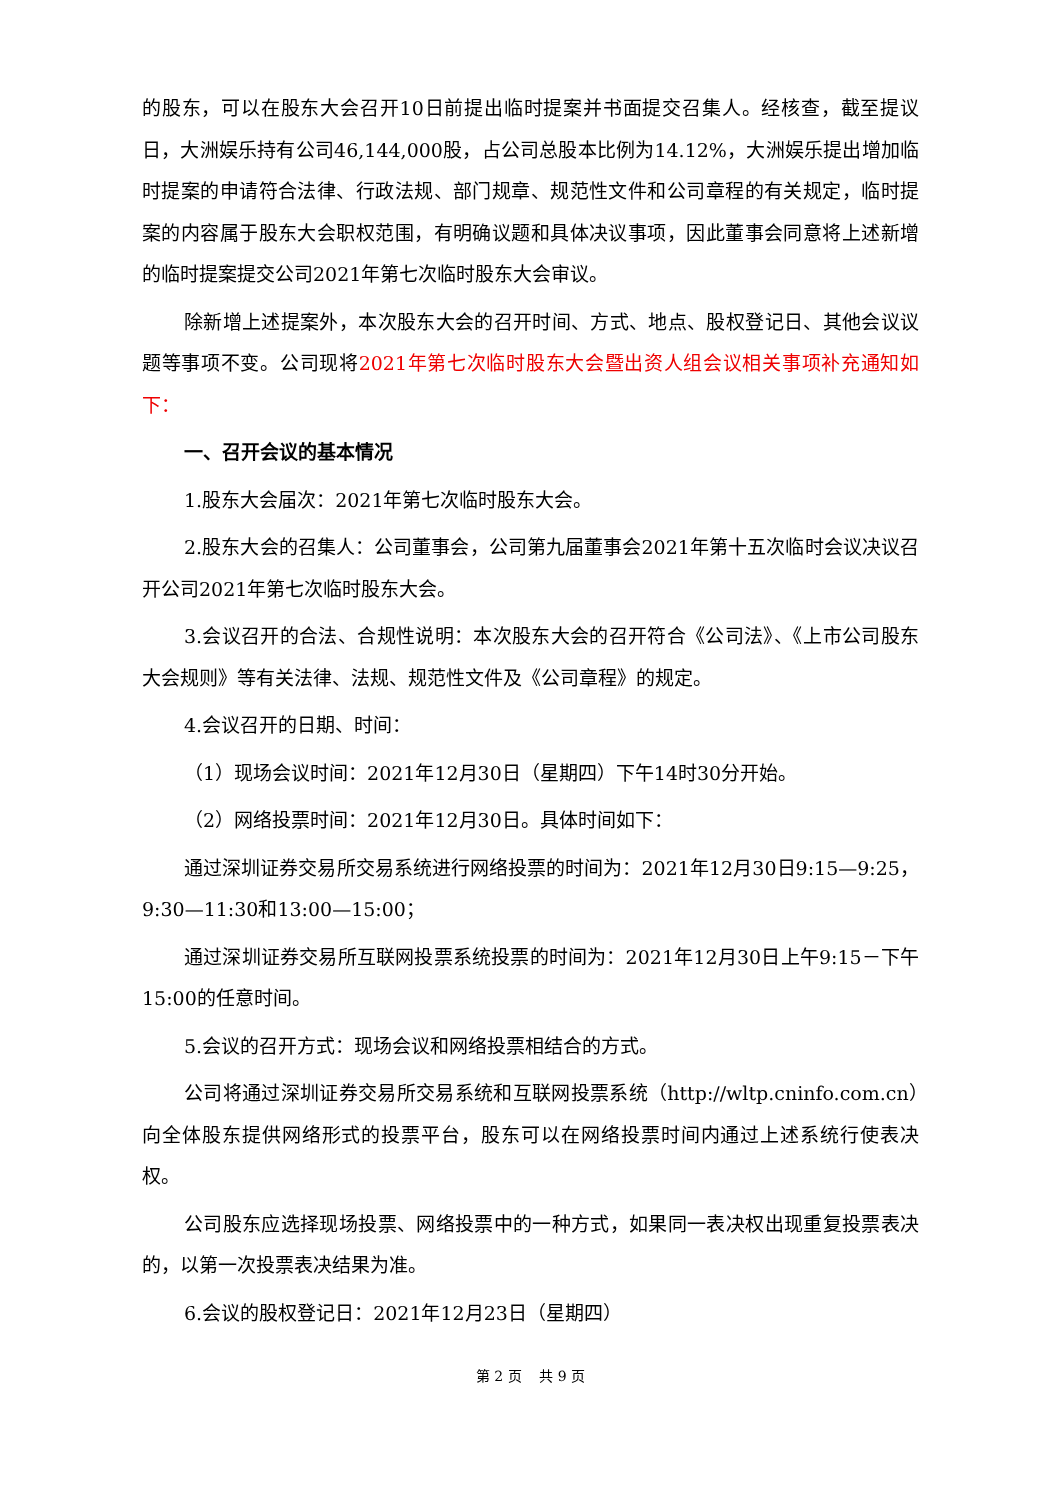的股东，可以在股东大会召开10日前提出临时提案并书面提交召集人。经核查，截至提议日，大洲娱乐持有公司46,144,000股，占公司总股本比例为14.12%，大洲娱乐提出增加临时提案的申请符合法律、行政法规、部门规章、规范性文件和公司章程的有关规定，临时提案的内容属于股东大会职权范围，有明确议题和具体决议事项，因此董事会同意将上述新增的临时提案提交公司2021年第七次临时股东大会审议。
除新增上述提案外，本次股东大会的召开时间、方式、地点、股权登记日、其他会议议题等事项不变。公司现将2021年第七次临时股东大会暨出资人组会议相关事项补充通知如下：
一、召开会议的基本情况
1.股东大会届次：2021年第七次临时股东大会。
2.股东大会的召集人：公司董事会，公司第九届董事会2021年第十五次临时会议决议召开公司2021年第七次临时股东大会。
3.会议召开的合法、合规性说明：本次股东大会的召开符合《公司法》、《上市公司股东大会规则》等有关法律、法规、规范性文件及《公司章程》的规定。
4.会议召开的日期、时间：
（1）现场会议时间：2021年12月30日（星期四）下午14时30分开始。
（2）网络投票时间：2021年12月30日。具体时间如下：
通过深圳证券交易所交易系统进行网络投票的时间为：2021年12月30日9:15—9:25，9:30—11:30和13:00—15:00；
通过深圳证券交易所互联网投票系统投票的时间为：2021年12月30日上午9:15－下午15:00的任意时间。
5.会议的召开方式：现场会议和网络投票相结合的方式。
公司将通过深圳证券交易所交易系统和互联网投票系统（http://wltp.cninfo.com.cn）向全体股东提供网络形式的投票平台，股东可以在网络投票时间内通过上述系统行使表决权。
公司股东应选择现场投票、网络投票中的一种方式，如果同一表决权出现重复投票表决的，以第一次投票表决结果为准。
6.会议的股权登记日：2021年12月23日（星期四）
第 2 页 共 9 页